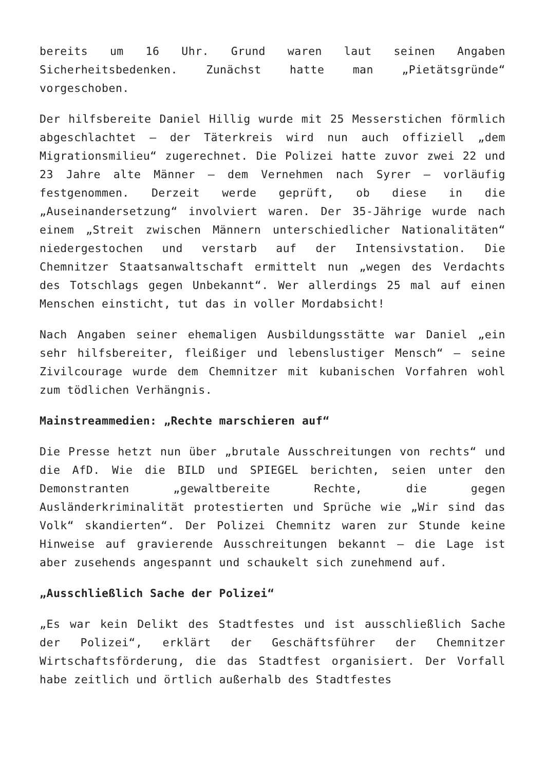bereits um 16 Uhr. Grund waren laut seinen Angaben Sicherheitsbedenken. Zunächst hatte man „Pietätsgründe“ vorgeschoben.
Der hilfsbereite Daniel Hillig wurde mit 25 Messerstichen förmlich abgeschlachtet – der Täterkreis wird nun auch offiziell „dem Migrationsmilieu“ zugerechnet. Die Polizei hatte zuvor zwei 22 und 23 Jahre alte Männer – dem Vernehmen nach Syrer – vorläufig festgenommen. Derzeit werde geprüft, ob diese in die „Auseinandersetzung“ involviert waren. Der 35-Jährige wurde nach einem „Streit zwischen Männern unterschiedlicher Nationalitäten“ niedergestochen und verstarb auf der Intensivstation. Die Chemnitzer Staatsanwaltschaft ermittelt nun „wegen des Verdachts des Totschlags gegen Unbekannt“. Wer allerdings 25 mal auf einen Menschen einsticht, tut das in voller Mordabsicht!
Nach Angaben seiner ehemaligen Ausbildungsstätte war Daniel „ein sehr hilfsbereiter, fleißiger und lebenslustiger Mensch“ – seine Zivilcourage wurde dem Chemnitzer mit kubanischen Vorfahren wohl zum tödlichen Verhängnis.
Mainstreammedien: „Rechte marschieren auf“
Die Presse hetzt nun über „brutale Ausschreitungen von rechts“ und die AfD. Wie die BILD und SPIEGEL berichten, seien unter den Demonstranten „gewaltbereite Rechte, die gegen Ausländerkriminalität protestierten und Sprüche wie „Wir sind das Volk“ skandierten“. Der Polizei Chemnitz waren zur Stunde keine Hinweise auf gravierende Ausschreitungen bekannt – die Lage ist aber zusehends angespannt und schaukelt sich zunehmend auf.
„Ausschließlich Sache der Polizei“
„Es war kein Delikt des Stadtfestes und ist ausschließlich Sache der Polizei“, erklärt der Geschäftsführer der Chemnitzer Wirtschaftsförderung, die das Stadtfest organisiert. Der Vorfall habe zeitlich und örtlich außerhalb des Stadtfestes